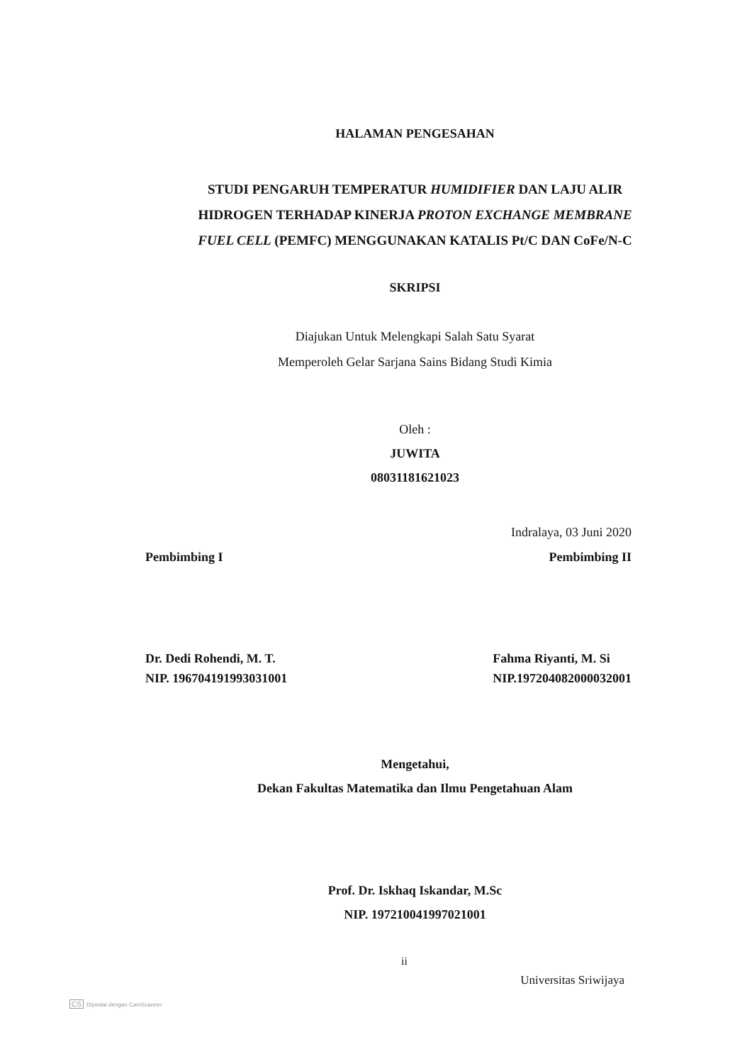HALAMAN PENGESAHAN
STUDI PENGARUH TEMPERATUR HUMIDIFIER DAN LAJU ALIR
HIDROGEN TERHADAP KINERJA PROTON EXCHANGE MEMBRANE
FUEL CELL (PEMFC) MENGGUNAKAN KATALIS Pt/C DAN CoFe/N-C
SKRIPSI
Diajukan Untuk Melengkapi Salah Satu Syarat
Memperoleh Gelar Sarjana Sains Bidang Studi Kimia
Oleh :
JUWITA
08031181621023
Indralaya, 03 Juni 2020
Pembimbing I Pembimbing II
Dr. Dedi Rohendi, M. T.
NIP. 196704191993031001
Fahma Riyanti, M. Si
NIP.197204082000032001
Mengetahui,
Dekan Fakultas Matematika dan Ilmu Pengetahuan Alam
Prof. Dr. Iskhaq Iskandar, M.Sc
NIP. 197210041997021001
ii
Universitas Sriwijaya
CS Dipindai dengan CamScanner